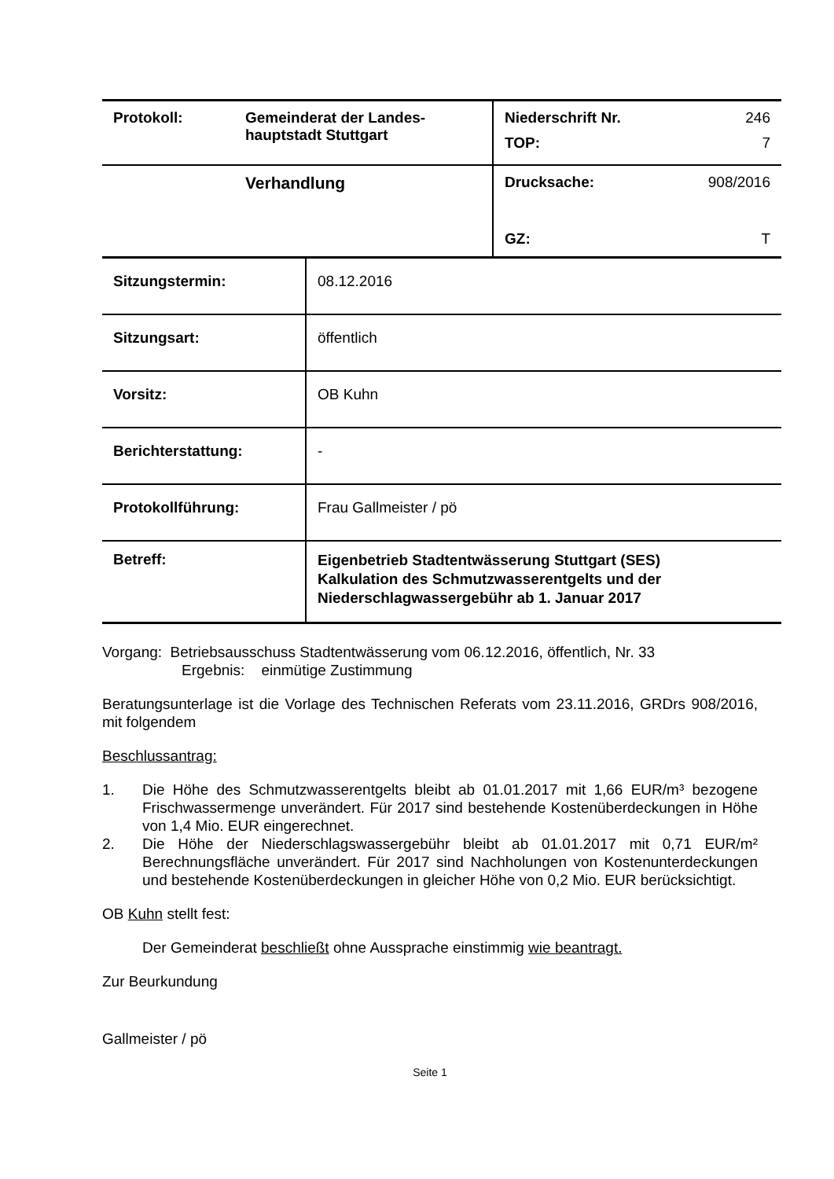| Protokoll: | Gemeinderat der Landes- hauptstadt Stuttgart | Niederschrift Nr. 246 TOP: 7 |
| | Verhandlung | Drucksache: 908/2016 GZ: T |
| Sitzungstermin: | 08.12.2016 |
| Sitzungsart: | öffentlich |
| Vorsitz: | OB Kuhn |
| Berichterstattung: | - |
| Protokollführung: | Frau Gallmeister / pö |
| Betreff: | Eigenbetrieb Stadtentwässerung Stuttgart (SES) Kalkulation des Schmutzwasserentgelts und der Niederschlagwassergebühr ab 1. Januar 2017 |
Vorgang: Betriebsausschuss Stadtentwässerung vom 06.12.2016, öffentlich, Nr. 33
Ergebnis: einmütige Zustimmung
Beratungsunterlage ist die Vorlage des Technischen Referats vom 23.11.2016, GRDrs 908/2016, mit folgendem
Beschlussantrag:
1. Die Höhe des Schmutzwasserentgelts bleibt ab 01.01.2017 mit 1,66 EUR/m³ bezogene Frischwassermenge unverändert. Für 2017 sind bestehende Kostenüberdeckungen in Höhe von 1,4 Mio. EUR eingerechnet.
2. Die Höhe der Niederschlagswassergebühr bleibt ab 01.01.2017 mit 0,71 EUR/m² Berechnungsfläche unverändert. Für 2017 sind Nachholungen von Kostenunterdeckungen und bestehende Kostenüberdeckungen in gleicher Höhe von 0,2 Mio. EUR berücksichtigt.
OB Kuhn stellt fest:
Der Gemeinderat beschließt ohne Aussprache einstimmig wie beantragt.
Zur Beurkundung
Gallmeister / pö
Seite 1